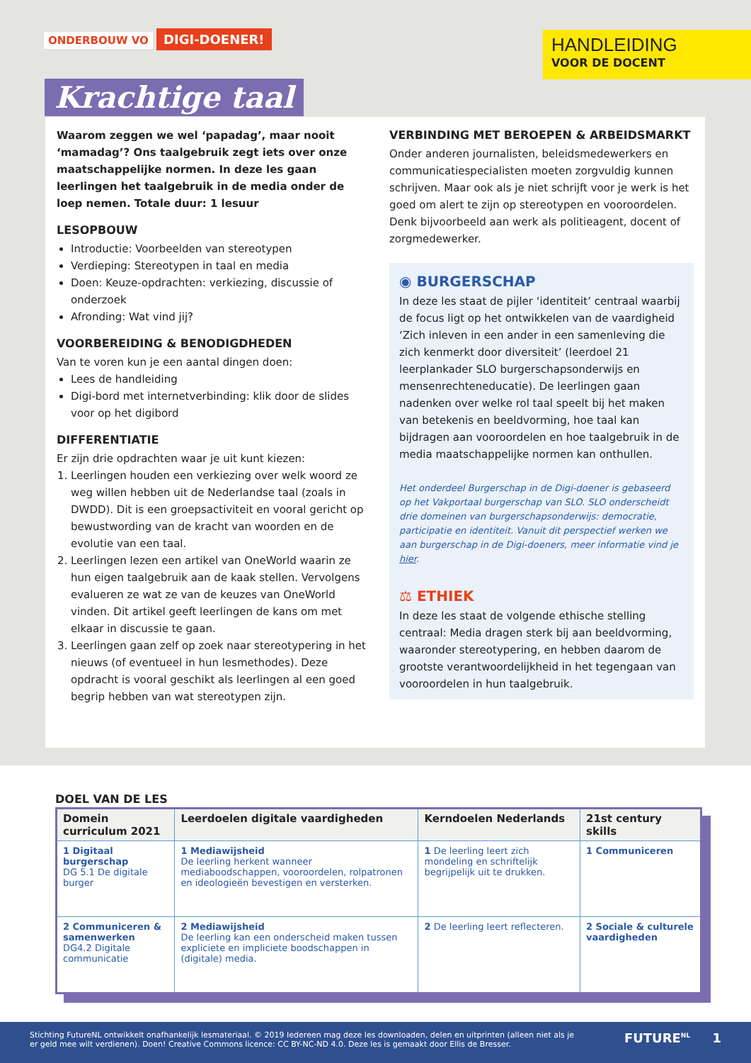ONDERBOUW VO DIGI-DOENER!
HANDLEIDING
VOOR DE DOCENT
Krachtige taal
Waarom zeggen we wel ‘papadag’, maar nooit ‘mamadag’? Ons taalgebruik zegt iets over onze maatschappelijke normen. In deze les gaan leerlingen het taalgebruik in de media onder de loep nemen. Totale duur: 1 lesuur
LESOPBOUW
Introductie: Voorbeelden van stereotypen
Verdieping: Stereotypen in taal en media
Doen: Keuze-opdrachten: verkiezing, discussie of onderzoek
Afronding: Wat vind jij?
VOORBEREIDING & BENODIGDHEDEN
Van te voren kun je een aantal dingen doen:
Lees de handleiding
Digi-bord met internetverbinding: klik door de slides voor op het digibord
DIFFERENTIATIE
Er zijn drie opdrachten waar je uit kunt kiezen:
1. Leerlingen houden een verkiezing over welk woord ze weg willen hebben uit de Nederlandse taal (zoals in DWDD). Dit is een groepsactiviteit en vooral gericht op bewustwording van de kracht van woorden en de evolutie van een taal.
2. Leerlingen lezen een artikel van OneWorld waarin ze hun eigen taalgebruik aan de kaak stellen. Vervolgens evalueren ze wat ze van de keuzes van OneWorld vinden. Dit artikel geeft leerlingen de kans om met elkaar in discussie te gaan.
3. Leerlingen gaan zelf op zoek naar stereotypering in het nieuws (of eventueel in hun lesmethodes). Deze opdracht is vooral geschikt als leerlingen al een goed begrip hebben van wat stereotypen zijn.
VERBINDING MET BEROEPEN & ARBEIDSMARKT
Onder anderen journalisten, beleidsmedewerkers en communicatiespecialisten moeten zorgvuldig kunnen schrijven. Maar ook als je niet schrijft voor je werk is het goed om alert te zijn op stereotypen en vooroordelen. Denk bijvoorbeeld aan werk als politieagent, docent of zorgmedewerker.
◉ BURGERSCHAP
In deze les staat de pijler ‘identiteit’ centraal waarbij de focus ligt op het ontwikkelen van de vaardigheid ‘Zich inleven in een ander in een samenleving die zich kenmerkt door diversiteit’ (leerdoel 21 leerplankader SLO burgerschapsonderwijs en mensenrechteneducatie). De leerlingen gaan nadenken over welke rol taal speelt bij het maken van betekenis en beeldvorming, hoe taal kan bijdragen aan vooroordelen en hoe taalgebruik in de media maatschappelijke normen kan onthullen.
Het onderdeel Burgerschap in de Digi-doener is gebaseerd op het Vakportaal burgerschap van SLO. SLO onderscheidt drie domeinen van burgerschapsonderwijs: democratie, participatie en identiteit. Vanuit dit perspectief werken we aan burgerschap in de Digi-doeners, meer informatie vind je hier.
⚖ ETHIEK
In deze les staat de volgende ethische stelling centraal: Media dragen sterk bij aan beeldvorming, waaronder stereotypering, en hebben daarom de grootste verantwoordelijkheid in het tegengaan van vooroordelen in hun taalgebruik.
DOEL VAN DE LES
| Domein curriculum 2021 | Leerdoelen digitale vaardigheden | Kerndoelen Nederlands | 21st century skills |
| --- | --- | --- | --- |
| 1 Digitaal burgerschap DG 5.1 De digitale burger | 1 Mediawijsheid De leerling herkent wanneer mediaboodschappen, vooroordelen, rolpatronen en ideologieën bevestigen en versterken. | 1 De leerling leert zich mondeling en schriftelijk begrijpelijk uit te drukken. | 1 Communiceren |
| 2 Communiceren & samenwerken DG4.2 Digitale communicatie | 2 Mediawijsheid De leerling kan een onderscheid maken tussen expliciete en impliciete boodschappen in (digitale) media. | 2 De leerling leert reflecteren. | 2 Sociale & culturele vaardigheden |
Stichting FutureNL ontwikkelt onafhankelijk lesmateriaal. © 2019 Iedereen mag deze les downloaden, delen en uitprinten (alleen niet als je er geld mee wilt verdienen). Doen! Creative Commons licence: CC BY-NC-ND 4.0. Deze les is gemaakt door Ellis de Bresser.
FUTURE<sup>NL</sup> 1